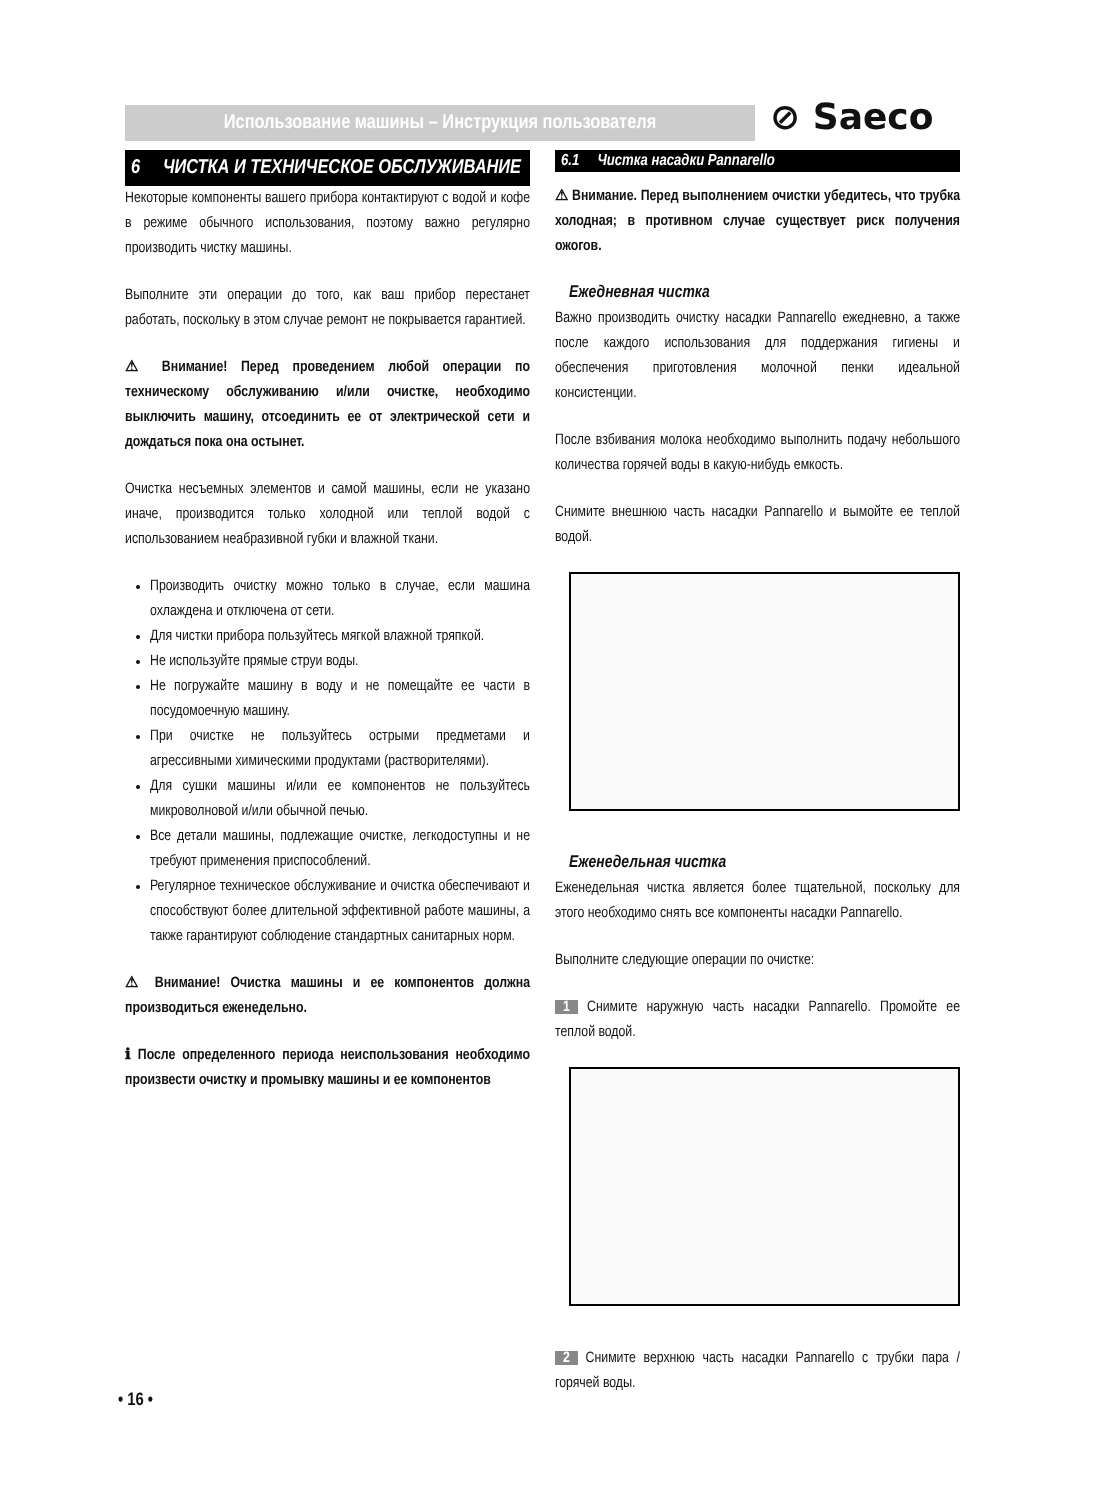Использование машины – Инструкция пользователя ⊘ Saeco
6 ЧИСТКА И ТЕХНИЧЕСКОЕ ОБСЛУЖИВАНИЕ
Некоторые компоненты вашего прибора контактируют с водой и кофе в режиме обычного использования, поэтому важно регулярно производить чистку машины.
Выполните эти операции до того, как ваш прибор перестанет работать, поскольку в этом случае ремонт не покрывается гарантией.
⚠ Внимание! Перед проведением любой операции по техническому обслуживанию и/или очистке, необходимо выключить машину, отсоединить ее от электрической сети и дождаться пока она остынет.
Очистка несъемных элементов и самой машины, если не указано иначе, производится только холодной или теплой водой с использованием неабразивной губки и влажной ткани.
Производить очистку можно только в случае, если машина охлаждена и отключена от сети.
Для чистки прибора пользуйтесь мягкой влажной тряпкой.
Не используйте прямые струи воды.
Не погружайте машину в воду и не помещайте ее части в посудомоечную машину.
При очистке не пользуйтесь острыми предметами и агрессивными химическими продуктами (растворителями).
Для сушки машины и/или ее компонентов не пользуйтесь микроволновой и/или обычной печью.
Все детали машины, подлежащие очистке, легкодоступны и не требуют применения приспособлений.
Регулярное техническое обслуживание и очистка обеспечивают и способствуют более длительной эффективной работе машины, а также гарантируют соблюдение стандартных санитарных норм.
⚠ Внимание! Очистка машины и ее компонентов должна производиться еженедельно.
ℹ После определенного периода неиспользования необходимо произвести очистку и промывку машины и ее компонентов
6.1 Чистка насадки Pannarello
⚠ Внимание. Перед выполнением очистки убедитесь, что трубка холодная; в противном случае существует риск получения ожогов.
Ежедневная чистка
Важно производить очистку насадки Pannarello ежедневно, а также после каждого использования для поддержания гигиены и обеспечения приготовления молочной пенки идеальной консистенции.
После взбивания молока необходимо выполнить подачу небольшого количества горячей воды в какую-нибудь емкость.
Снимите внешнюю часть насадки Pannarello и вымойте ее теплой водой.
Еженедельная чистка
Еженедельная чистка является более тщательной, поскольку для этого необходимо снять все компоненты насадки Pannarello.
Выполните следующие операции по очистке:
1 Снимите наружную часть насадки Pannarello. Промойте ее теплой водой.
2 Снимите верхнюю часть насадки Pannarello с трубки пара / горячей воды.
• 16 •